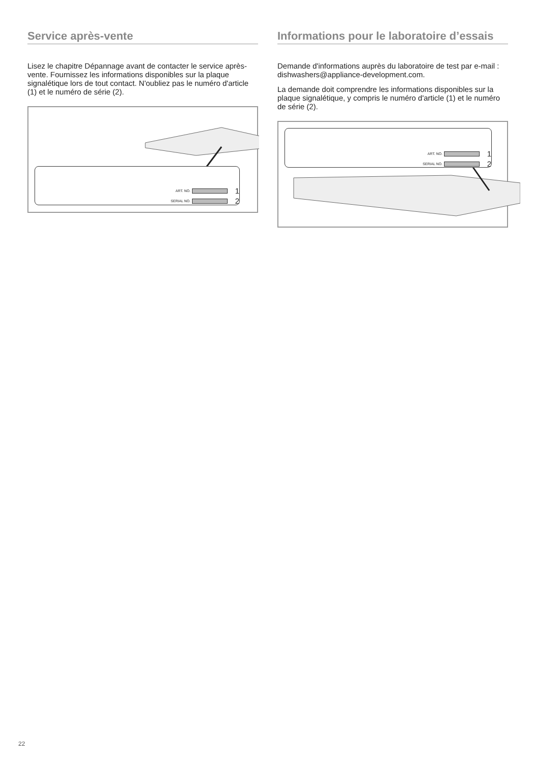Service après-vente
Lisez le chapitre Dépannage avant de contacter le service après-vente. Fournissez les informations disponibles sur la plaque signalétique lors de tout contact. N'oubliez pas le numéro d'article (1) et le numéro de série (2).
ART. NO. 1
SERIAL NO. 2
Informations pour le laboratoire d’essais
Demande d'informations auprès du laboratoire de test par e-mail : dishwashers@appliance-development.com.
La demande doit comprendre les informations disponibles sur la plaque signalétique, y compris le numéro d'article (1) et le numéro de série (2).
ART. NO. 1
SERIAL NO. 2
22